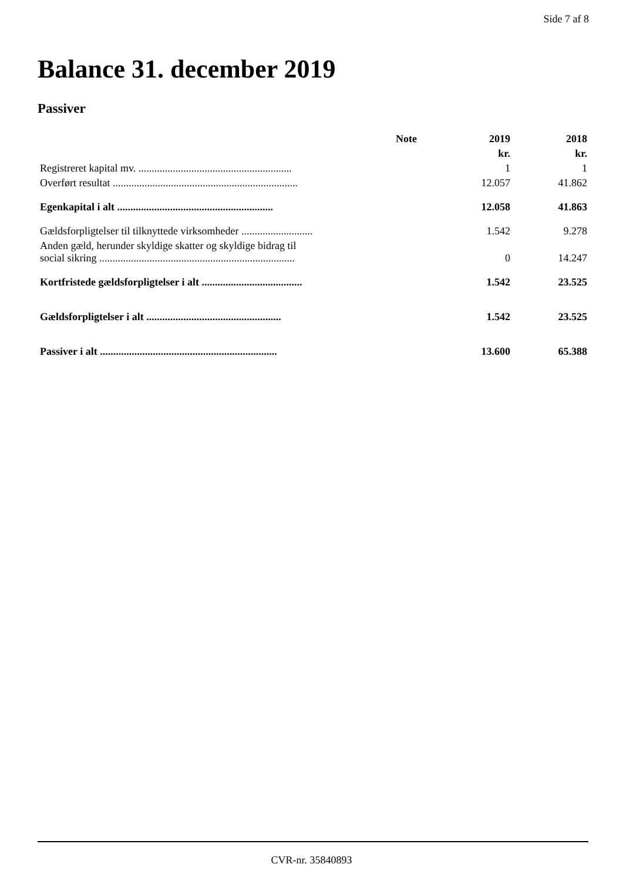Side 7 af 8
Balance 31. december 2019
Passiver
| | Note | 2019 | 2018 |
| --- | --- | --- | --- |
| | | kr. | kr. |
| Registreret kapital mv. .......................................................... | | 1 | 1 |
| Overført resultat ...................................................................... | | 12.057 | 41.862 |
| Egenkapital i alt ........................................................... | | 12.058 | 41.863 |
| Gældsforpligtelser til tilknyttede virksomheder ........................... | | 1.542 | 9.278 |
| Anden gæld, herunder skyldige skatter og skyldige bidrag til social sikring .......................................................................... | | 0 | 14.247 |
| Kortfristede gældsforpligtelser i alt ...................................... | | 1.542 | 23.525 |
| Gældsforpligtelser i alt ................................................... | | 1.542 | 23.525 |
| Passiver i alt ................................................................... | | 13.600 | 65.388 |
CVR-nr. 35840893